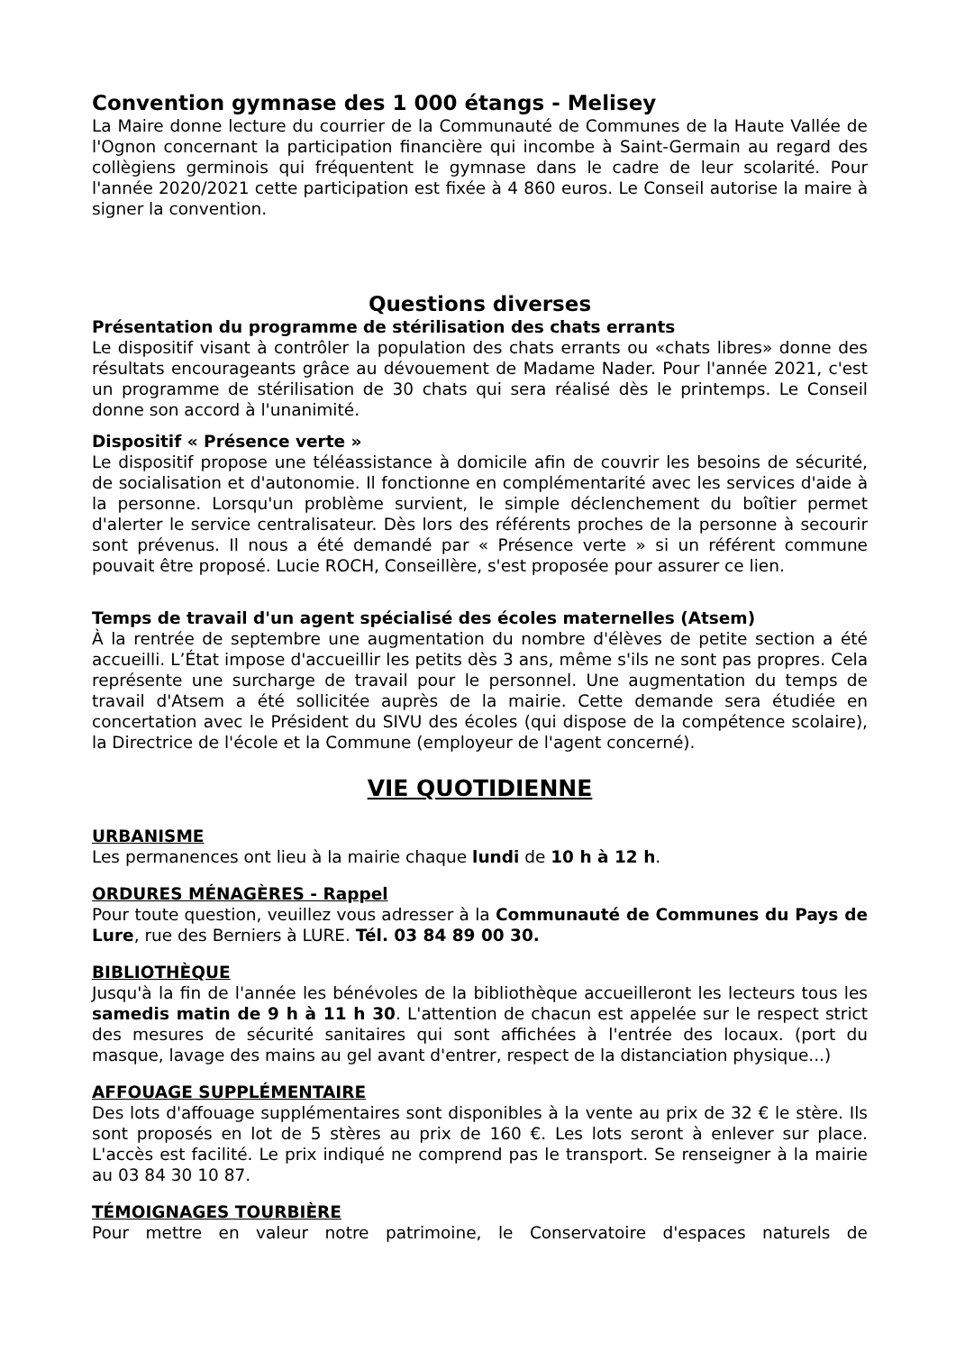Convention gymnase des 1 000 étangs - Melisey
La Maire donne lecture du courrier de la Communauté de Communes de la Haute Vallée de l'Ognon concernant la participation financière qui incombe à Saint-Germain au regard des collègiens germinois qui fréquentent le gymnase dans le cadre de leur scolarité. Pour l'année 2020/2021 cette participation est fixée à 4 860 euros. Le Conseil autorise la maire à signer la convention.
Questions diverses
Présentation du programme de stérilisation des chats errants
Le dispositif visant à contrôler la population des chats errants ou «chats libres» donne des résultats encourageants grâce au dévouement de Madame Nader. Pour l'année 2021, c'est un programme de stérilisation de 30 chats qui sera réalisé dès le printemps. Le Conseil donne son accord à l'unanimité.
Dispositif « Présence verte »
Le dispositif propose une téléassistance à domicile afin de couvrir les besoins de sécurité, de socialisation et d'autonomie. Il fonctionne en complémentarité avec les services d'aide à la personne. Lorsqu'un problème survient, le simple déclenchement du boîtier permet d'alerter le service centralisateur. Dès lors des référents proches de la personne à secourir sont prévenus. Il nous a été demandé par « Présence verte » si un référent commune pouvait être proposé. Lucie ROCH, Conseillère, s'est proposée pour assurer ce lien.
Temps de travail d'un agent spécialisé des écoles maternelles (Atsem)
À la rentrée de septembre une augmentation du nombre d'élèves de petite section a été accueilli. L’État impose d'accueillir les petits dès 3 ans, même s'ils ne sont pas propres. Cela représente une surcharge de travail pour le personnel. Une augmentation du temps de travail d'Atsem a été sollicitée auprès de la mairie. Cette demande sera étudiée en concertation avec le Président du SIVU des écoles (qui dispose de la compétence scolaire), la Directrice de l'école et la Commune (employeur de l'agent concerné).
VIE QUOTIDIENNE
URBANISME
Les permanences ont lieu à la mairie chaque lundi de 10 h à 12 h.
ORDURES MÉNAGÈRES - Rappel
Pour toute question, veuillez vous adresser à la Communauté de Communes du Pays de Lure, rue des Berniers à LURE. Tél. 03 84 89 00 30.
BIBLIOTHÈQUE
Jusqu'à la fin de l'année les bénévoles de la bibliothèque accueilleront les lecteurs tous les samedis matin de 9 h à 11 h 30. L'attention de chacun est appelée sur le respect strict des mesures de sécurité sanitaires qui sont affichées à l'entrée des locaux. (port du masque, lavage des mains au gel avant d'entrer, respect de la distanciation physique...)
AFFOUAGE SUPPLÉMENTAIRE
Des lots d'affouage supplémentaires sont disponibles à la vente au prix de 32 € le stère. Ils sont proposés en lot de 5 stères au prix de 160 €. Les lots seront à enlever sur place. L'accès est facilité. Le prix indiqué ne comprend pas le transport. Se renseigner à la mairie au 03 84 30 10 87.
TÉMOIGNAGES TOURBIÈRE
Pour mettre en valeur notre patrimoine, le Conservatoire d'espaces naturels de